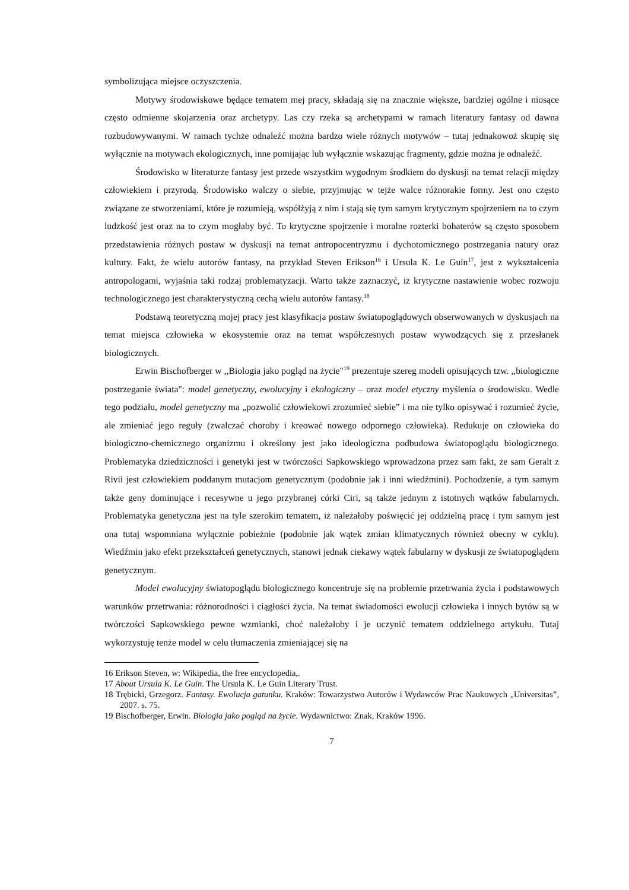symbolizująca miejsce oczyszczenia.
Motywy środowiskowe będące tematem mej pracy, składają się na znacznie większe, bardziej ogólne i niosące często odmienne skojarzenia oraz archetypy. Las czy rzeka są archetypami w ramach literatury fantasy od dawna rozbudowywanymi. W ramach tychże odnaleźć można bardzo wiele różnych motywów – tutaj jednakowoż skupię się wyłącznie na motywach ekologicznych, inne pomijając lub wyłącznie wskazując fragmenty, gdzie można je odnaleźć.
Środowisko w literaturze fantasy jest przede wszystkim wygodnym środkiem do dyskusji na temat relacji między człowiekiem i przyrodą. Środowisko walczy o siebie, przyjmując w tejże walce różnorakie formy. Jest ono często związane ze stworzeniami, które je rozumieją, współżyją z nim i stają się tym samym krytycznym spojrzeniem na to czym ludzkość jest oraz na to czym mogłaby być. To krytyczne spojrzenie i moralne rozterki bohaterów są często sposobem przedstawienia różnych postaw w dyskusji na temat antropocentryzmu i dychotomicznego postrzegania natury oraz kultury. Fakt, że wielu autorów fantasy, na przykład Steven Erikson<sup>16</sup> i Ursula K. Le Guin<sup>17</sup>, jest z wykształcenia antropologami, wyjaśnia taki rodzaj problematyzacji. Warto także zaznaczyć, iż krytyczne nastawienie wobec rozwoju technologicznego jest charakterystyczną cechą wielu autorów fantasy.<sup>18</sup>
Podstawą teoretyczną mojej pracy jest klasyfikacja postaw światopoglądowych obserwowanych w dyskusjach na temat miejsca człowieka w ekosystemie oraz na temat współczesnych postaw wywodzących się z przesłanek biologicznych.
Erwin Bischofberger w ,,Biologia jako pogląd na życie"<sup>19</sup> prezentuje szereg modeli opisujących tzw. ,,biologiczne postrzeganie świata": model genetyczny, ewolucyjny i ekologiczny – oraz model etyczny myślenia o środowisku. Wedle tego podziału, model genetyczny ma „pozwolić człowiekowi zrozumieć siebie” i ma nie tylko opisywać i rozumieć życie, ale zmieniać jego reguły (zwalczać choroby i kreować nowego odpornego człowieka). Redukuje on człowieka do biologiczno-chemicznego organizmu i określony jest jako ideologiczna podbudowa światopoglądu biologicznego. Problematyka dziedziczności i genetyki jest w twórczości Sapkowskiego wprowadzona przez sam fakt, że sam Geralt z Rivii jest człowiekiem poddanym mutacjom genetycznym (podobnie jak i inni wiedźmini). Pochodzenie, a tym samym także geny dominujące i recesywne u jego przybranej córki Ciri, są także jednym z istotnych wątków fabularnych. Problematyka genetyczna jest na tyle szerokim tematem, iż należałoby poświęcić jej oddzielną pracę i tym samym jest ona tutaj wspomniana wyłącznie pobieżnie (podobnie jak wątek zmian klimatycznych również obecny w cyklu). Wiedźmin jako efekt przekształceń genetycznych, stanowi jednak ciekawy wątek fabularny w dyskusji ze światopoglądem genetycznym.
Model ewolucyjny światopoglądu biologicznego koncentruje się na problemie przetrwania życia i podstawowych warunków przetrwania: różnorodności i ciągłości życia. Na temat świadomości ewolucji człowieka i innych bytów są w twórczości Sapkowskiego pewne wzmianki, choć należałoby i je uczynić tematem oddzielnego artykułu. Tutaj wykorzystuję tenże model w celu tłumaczenia zmieniającej się na
16 Erikson Steven, w: Wikipedia, the free encyclopedia,.
17 About Ursula K. Le Guin. The Ursula K. Le Guin Literary Trust.
18 Trębicki, Grzegorz. Fantasy. Ewolucja gatunku. Kraków: Towarzystwo Autorów i Wydawców Prac Naukowych „Universitas”, 2007. s. 75.
19 Bischofberger, Erwin. Biologia jako pogląd na życie. Wydawnictwo: Znak, Kraków 1996.
7